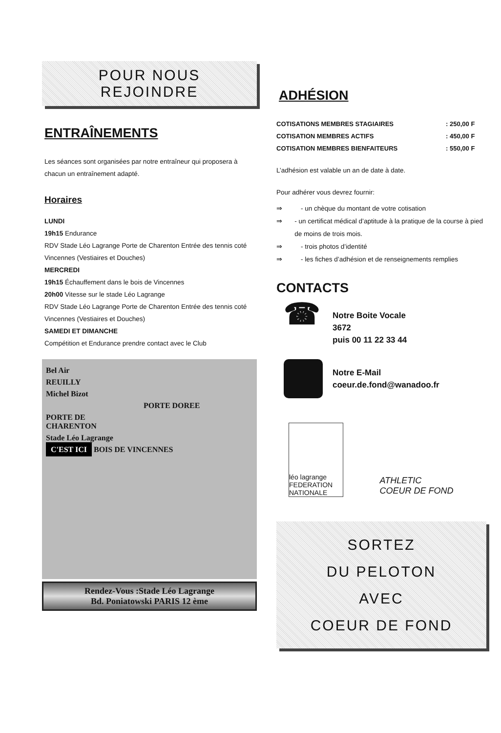POUR NOUS
REJOINDRE
ENTRAÎNEMENTS
Les séances sont organisées par notre entraîneur qui proposera à chacun un entraînement adapté.
Horaires
LUNDI
19h15 Endurance
RDV Stade Léo Lagrange Porte de Charenton Entrée des tennis coté Vincennes (Vestiaires et Douches)
MERCREDI
19h15 Échauffement dans le bois de Vincennes
20h00 Vitesse sur le stade Léo Lagrange
RDV Stade Léo Lagrange Porte de Charenton Entrée des tennis coté Vincennes (Vestiaires et Douches)
SAMEDI ET DIMANCHE
Compétition et Endurance prendre contact avec le Club
Bel Air
REUILLY
Michel Bizot
PORTE DOREE
PORTE DE
CHARENTON
Stade Léo Lagrange
C'EST ICI BOIS DE VINCENNES
Rendez-Vous :Stade Léo Lagrange
Bd. Poniatowski PARIS 12 ème
ADHÉSION
| COTISATIONS MEMBRES STAGIAIRES | : 250,00 F |
| COTISATION MEMBRES ACTIFS | : 450,00 F |
| COTISATION MEMBRES BIENFAITEURS | : 550,00 F |
L’adhésion est valable un an de date à date.
Pour adhérer vous devrez fournir:
⇒ - un chèque du montant de votre cotisation
⇒ - un certificat médical d’aptitude à la pratique de la course à pied de moins de trois mois.
⇒ - trois photos d’identité
⇒ - les fiches d’adhésion et de renseignements remplies
CONTACTS
☎
Notre Boite Vocale
3672
puis 00 11 22 33 44
Notre E-Mail
coeur.de.fond@wanadoo.fr
léo lagrange
FEDERATION NATIONALE
ATHLETIC
COEUR DE FOND
SORTEZ
DU PELOTON
AVEC
COEUR DE FOND